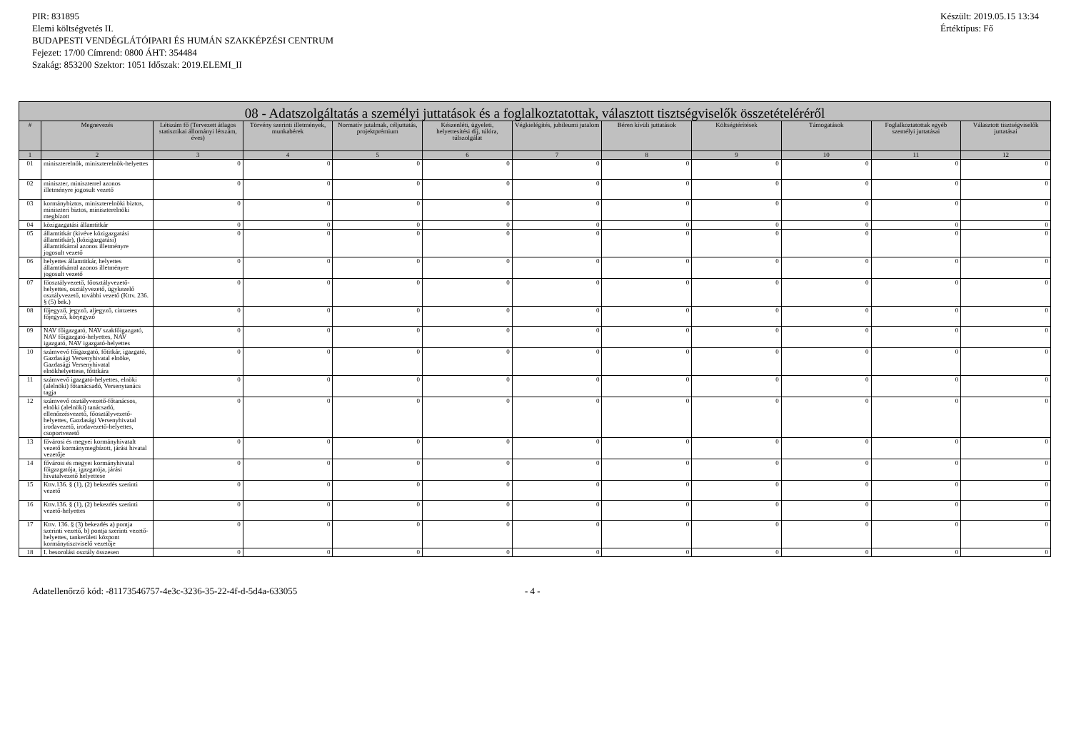PIR: 831895
Elemi költségvetés II.
BUDAPESTI VENDÉGLÁTÓIPARI ÉS HUMÁN SZAKKÉPZÉSI CENTRUM
Fejezet: 17/00 Címrend: 0800 ÁHT: 354484
Szakág: 853200 Szektor: 1051 Időszak: 2019.ELEMI_II
Készült: 2019.05.15 13:34
Értéktípus: Fő
| 08 - Adatszolgáltatás a személyi juttatások és a foglalkoztatottak, választott tisztségviselők összetételéréről | | | | | | | | | | | |
| --- | --- | --- | --- | --- | --- | --- | --- | --- | --- | --- | --- |
| # | Megnevezés | Létszám fő (Tervezett átlagos statisztikai állományi létszám, éves) | Törvény szerinti illetmények, munkabérek | Normatív jutalmak, céljuttatás, projektprémium | Készenléti, ügyeleti, helyettesítési díj, túlóra, túlszolgálat | Végkielégítés, jubileumi jutalom | Béren kívüli juttatások | Költségtérítések | Támogatások | Foglalkoztatottak egyéb személyi juttatásai | Választott tisztségviselők juttatásai |
| 1 | 2 | 3 | 4 | 5 | 6 | 7 | 8 | 9 | 10 | 11 | 12 |
| 01 | miniszterelnök, miniszterelnök-helyettes | 0 | 0 | 0 | 0 | 0 | 0 | 0 | 0 | 0 | 0 |
| 02 | miniszter, miniszterrel azonos illetményre jogosult vezető | 0 | 0 | 0 | 0 | 0 | 0 | 0 | 0 | 0 | 0 |
| 03 | kormánybiztos, miniszterelnöki biztos, miniszteri biztos, miniszterelnöki megbízott | 0 | 0 | 0 | 0 | 0 | 0 | 0 | 0 | 0 | 0 |
| 04 | közigazgatási államtitkár | 0 | 0 | 0 | 0 | 0 | 0 | 0 | 0 | 0 | 0 |
| 05 | államtitkár (kivéve közigazgatási államtitkár), (közigazgatási) államtitkárral azonos illetményre jogosult vezető | 0 | 0 | 0 | 0 | 0 | 0 | 0 | 0 | 0 | 0 |
| 06 | helyettes államtitkár, helyettes államtitkárral azonos illetményre jogosult vezető | 0 | 0 | 0 | 0 | 0 | 0 | 0 | 0 | 0 | 0 |
| 07 | főosztályvezető, főosztályvezető-helyettes, osztályvezető, ügykezelő osztályvezető, további vezető (Kttv. 236. § (5) bek.) | 0 | 0 | 0 | 0 | 0 | 0 | 0 | 0 | 0 | 0 |
| 08 | főjegyző, jegyző, aljegyző, címzetes főjegyző, körjegyző | 0 | 0 | 0 | 0 | 0 | 0 | 0 | 0 | 0 | 0 |
| 09 | NAV főigazgató, NAV szakfőigazgató, NAV főigazgató-helyettes, NAV igazgató, NAV igazgató-helyettes | 0 | 0 | 0 | 0 | 0 | 0 | 0 | 0 | 0 | 0 |
| 10 | számvevő főigazgató, főtitkár, igazgató, Gazdasági Versenyhivatal elnöke, Gazdasági Versenyhivatal elnökhelyettese, főtitkára | 0 | 0 | 0 | 0 | 0 | 0 | 0 | 0 | 0 | 0 |
| 11 | számvevő igazgató-helyettes, elnöki (alelnöki) főtanácsadó, Versenytanács tagja | 0 | 0 | 0 | 0 | 0 | 0 | 0 | 0 | 0 | 0 |
| 12 | számvevő osztályvezető-főtanácsos, elnöki (alelnöki) tanácsadó, ellenőrzésvezető, főosztályvezető-helyettes, Gazdasági Versenyhivatal irodavezető, irodavezető-helyettes, csoportvezető | 0 | 0 | 0 | 0 | 0 | 0 | 0 | 0 | 0 | 0 |
| 13 | fővárosi és megyei kormányhivatalt vezető kormánymegbízott, járási hivatal vezetője | 0 | 0 | 0 | 0 | 0 | 0 | 0 | 0 | 0 | 0 |
| 14 | fővárosi és megyei kormányhivatal főigazgatója, igazgatója, járási hivatalvezető helyettese | 0 | 0 | 0 | 0 | 0 | 0 | 0 | 0 | 0 | 0 |
| 15 | Kttv.136. § (1), (2) bekezdés szerinti vezető | 0 | 0 | 0 | 0 | 0 | 0 | 0 | 0 | 0 | 0 |
| 16 | Kttv.136. § (1), (2) bekezdés szerinti vezető-helyettes | 0 | 0 | 0 | 0 | 0 | 0 | 0 | 0 | 0 | 0 |
| 17 | Kttv. 136. § (3) bekezdés a) pontja szerinti vezető, b) pontja szerinti vezető-helyettes, tankerületi központ kormánytisztviselő vezetője | 0 | 0 | 0 | 0 | 0 | 0 | 0 | 0 | 0 | 0 |
| 18 | I. besorolási osztály összesen | 0 | 0 | 0 | 0 | 0 | 0 | 0 | 0 | 0 | 0 |
Adatellenőrző kód: -81173546757-4e3c-3236-35-22-4f-d-5d4a-633055 - 4 -